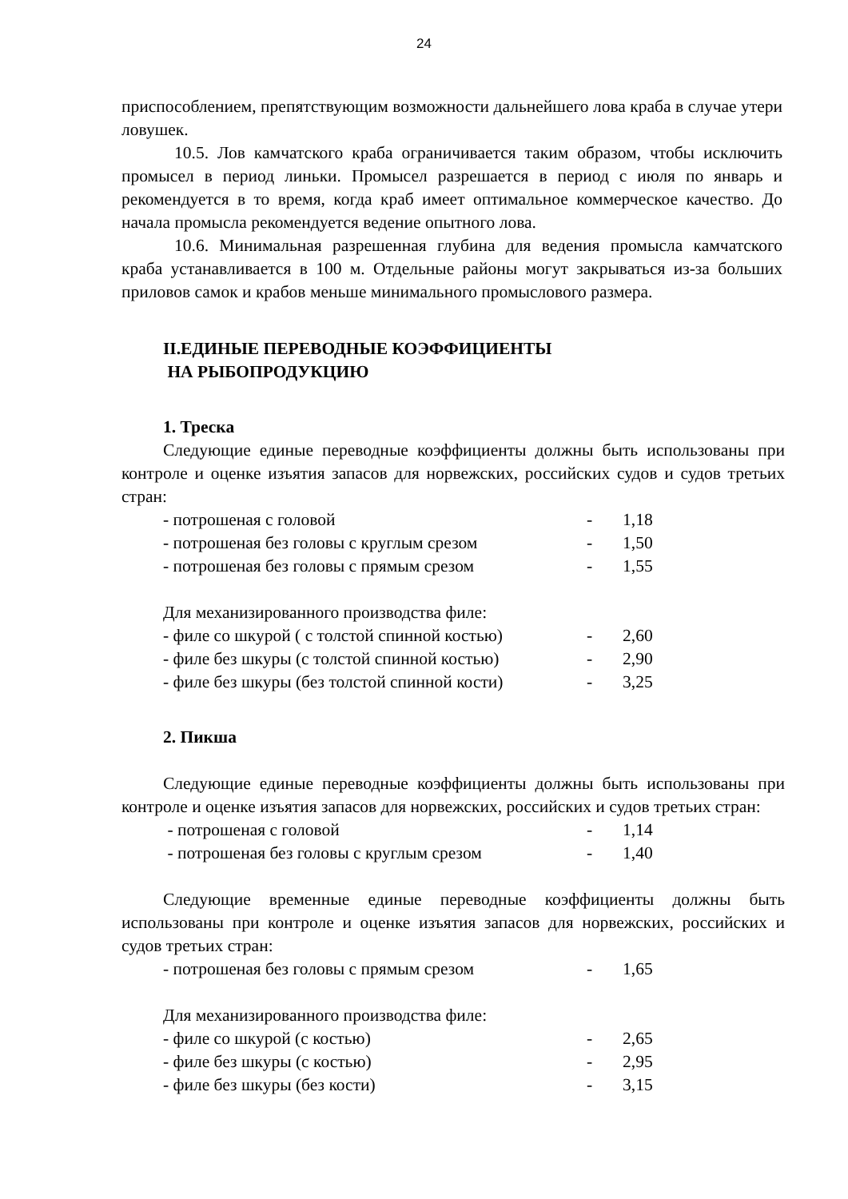24
приспособлением, препятствующим возможности дальнейшего лова краба в случае утери ловушек.
10.5. Лов камчатского краба ограничивается таким образом, чтобы исключить промысел в период линьки. Промысел разрешается в период с июля по январь и рекомендуется в то время, когда краб имеет оптимальное коммерческое качество. До начала промысла рекомендуется ведение опытного лова.
10.6. Минимальная разрешенная глубина для ведения промысла камчатского краба устанавливается в 100 м. Отдельные районы могут закрываться из-за больших приловов самок и крабов меньше минимального промыслового размера.
II.ЕДИНЫЕ ПЕРЕВОДНЫЕ КОЭФФИЦИЕНТЫ
НА РЫБОПРОДУКЦИЮ
1. Треска
Следующие единые переводные коэффициенты должны быть использованы при контроле и оценке изъятия запасов для норвежских, российских судов и судов третьих стран:
- потрошеная с головой - 1,18
- потрошеная без головы с круглым срезом - 1,50
- потрошеная без головы с прямым срезом - 1,55
Для механизированного производства филе:
- филе со шкурой ( с толстой спинной костью) - 2,60
- филе без шкуры (с толстой спинной костью) - 2,90
- филе без шкуры (без толстой спинной кости) - 3,25
2. Пикша
Следующие единые переводные коэффициенты должны быть использованы при контроле и оценке изъятия запасов для норвежских, российских и судов третьих стран:
- потрошеная с головой - 1,14
- потрошеная без головы с круглым срезом - 1,40
Следующие временные единые переводные коэффициенты должны быть использованы при контроле и оценке изъятия запасов для норвежских, российских и судов третьих стран:
- потрошеная без головы с прямым срезом - 1,65
Для механизированного производства филе:
- филе со шкурой (с костью) - 2,65
- филе без шкуры (с костью) - 2,95
- филе без шкуры (без кости) - 3,15